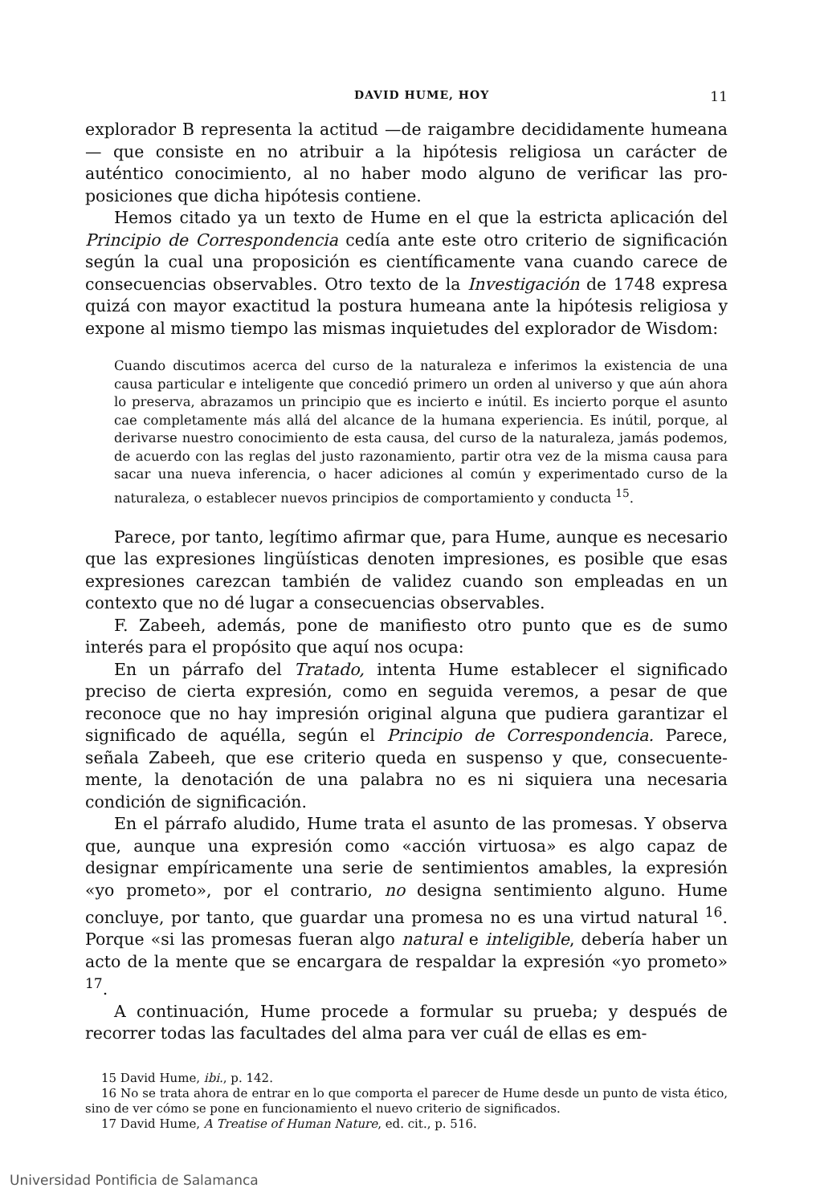DAVID HUME, HOY 11
explorador B representa la actitud —de raigambre decididamente humea­na— que consiste en no atribuir a la hipótesis religiosa un carácter de auténtico conocimiento, al no haber modo alguno de verificar las pro­posiciones que dicha hipótesis contiene.
Hemos citado ya un texto de Hume en el que la estricta aplicación del Principio de Correspondencia cedía ante este otro criterio de signi­ficación según la cual una proposición es científicamente vana cuando carece de consecuencias observables. Otro texto de la Investigación de 1748 expresa quizá con mayor exactitud la postura humeana ante la hipótesis religiosa y expone al mismo tiempo las mismas inquietudes del explorador de Wisdom:
Cuando discutimos acerca del curso de la naturaleza e inferimos la exis­tencia de una causa particular e inteligente que concedió primero un orden al universo y que aún ahora lo preserva, abrazamos un principio que es incierto e inútil. Es incierto porque el asunto cae completamente más allá del alcance de la humana experiencia. Es inútil, porque, al derivarse nuestro conocimiento de esta causa, del curso de la naturaleza, jamás podemos, de acuerdo con las reglas del justo razonamiento, partir otra vez de la misma causa para sacar una nueva inferencia, o hacer adiciones al común y experimentado curso de la naturaleza, o establecer nuevos principios de comportamiento y conducta <sup>15</sup>.
Parece, por tanto, legítimo afirmar que, para Hume, aunque es nece­sario que las expresiones lingüísticas denoten impresiones, es posible que esas expresiones carezcan también de validez cuando son empleadas en un contexto que no dé lugar a consecuencias observables.
F. Zabeeh, además, pone de manifiesto otro punto que es de sumo interés para el propósito que aquí nos ocupa:
En un párrafo del Tratado, intenta Hume establecer el significado preciso de cierta expresión, como en seguida veremos, a pesar de que reconoce que no hay impresión original alguna que pudiera garantizar el significado de aquélla, según el Principio de Correspondencia. Parece, señala Zabeeh, que ese criterio queda en suspenso y que, consecuente­mente, la denotación de una palabra no es ni siquiera una necesaria condición de significación.
En el párrafo aludido, Hume trata el asunto de las promesas. Y obser­va que, aunque una expresión como «acción virtuosa» es algo capaz de designar empíricamente una serie de sentimientos amables, la expre­sión «yo prometo», por el contrario, no designa sentimiento alguno. Hume concluye, por tanto, que guardar una promesa no es una virtud natu­ral <sup>16</sup>. Porque «si las promesas fueran algo natural e inteligible, debería haber un acto de la mente que se encargara de respaldar la expresión «yo prometo» <sup>17</sup>.
A continuación, Hume procede a formular su prueba; y después de recorrer todas las facultades del alma para ver cuál de ellas es em-
15 David Hume, ibi., p. 142.
16 No se trata ahora de entrar en lo que comporta el parecer de Hume desde un punto de vista ético, sino de ver cómo se pone en funcionamiento el nuevo criterio de significados.
17 David Hume, A Treatise of Human Nature, ed. cit., p. 516.
Universidad Pontificia de Salamanca